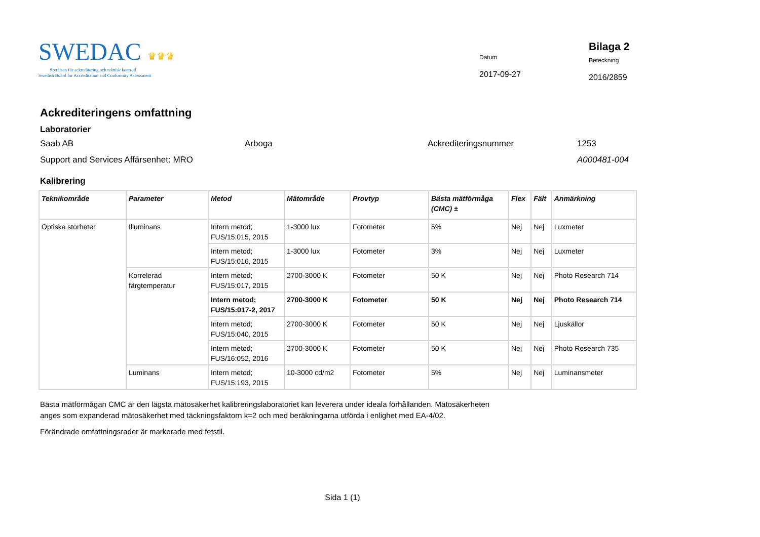SWEDAC ♛♛♛
Styrelsen för ackreditering och teknisk kontroll
Swedish Board for Accreditation and Conformity Assessment
Datum
2017-09-27
Bilaga 2
Beteckning
2016/2859
Ackrediteringens omfattning
Laboratorier
Saab AB Arboga Ackrediteringsnummer 1253
Support and Services Affärsenhet: MRO A000481-004
Kalibrering
| Teknikområde | Parameter | Metod | Mätområde | Provtyp | Bästa mätförmåga (CMC) ± | Flex | Fält | Anmärkning |
| --- | --- | --- | --- | --- | --- | --- | --- | --- |
| Optiska storheter | Illuminans | Intern metod; FUS/15:015, 2015 | 1-3000 lux | Fotometer | 5% | Nej | Nej | Luxmeter |
| | | Intern metod; FUS/15:016, 2015 | 1-3000 lux | Fotometer | 3% | Nej | Nej | Luxmeter |
| | Korrelerad färgtemperatur | Intern metod; FUS/15:017, 2015 | 2700-3000 K | Fotometer | 50 K | Nej | Nej | Photo Research 714 |
| | | Intern metod; FUS/15:017-2, 2017 | 2700-3000 K | Fotometer | 50 K | Nej | Nej | Photo Research 714 |
| | | Intern metod; FUS/15:040, 2015 | 2700-3000 K | Fotometer | 50 K | Nej | Nej | Ljuskällor |
| | | Intern metod; FUS/16:052, 2016 | 2700-3000 K | Fotometer | 50 K | Nej | Nej | Photo Research 735 |
| | Luminans | Intern metod; FUS/15:193, 2015 | 10-3000 cd/m2 | Fotometer | 5% | Nej | Nej | Luminansmeter |
Bästa mätförmågan CMC är den lägsta mätosäkerhet kalibreringslaboratoriet kan leverera under ideala förhållanden. Mätosäkerheten anges som expanderad mätosäkerhet med täckningsfaktorn k=2 och med beräkningarna utförda i enlighet med EA-4/02.
Förändrade omfattningsrader är markerade med fetstil.
Sida 1 (1)